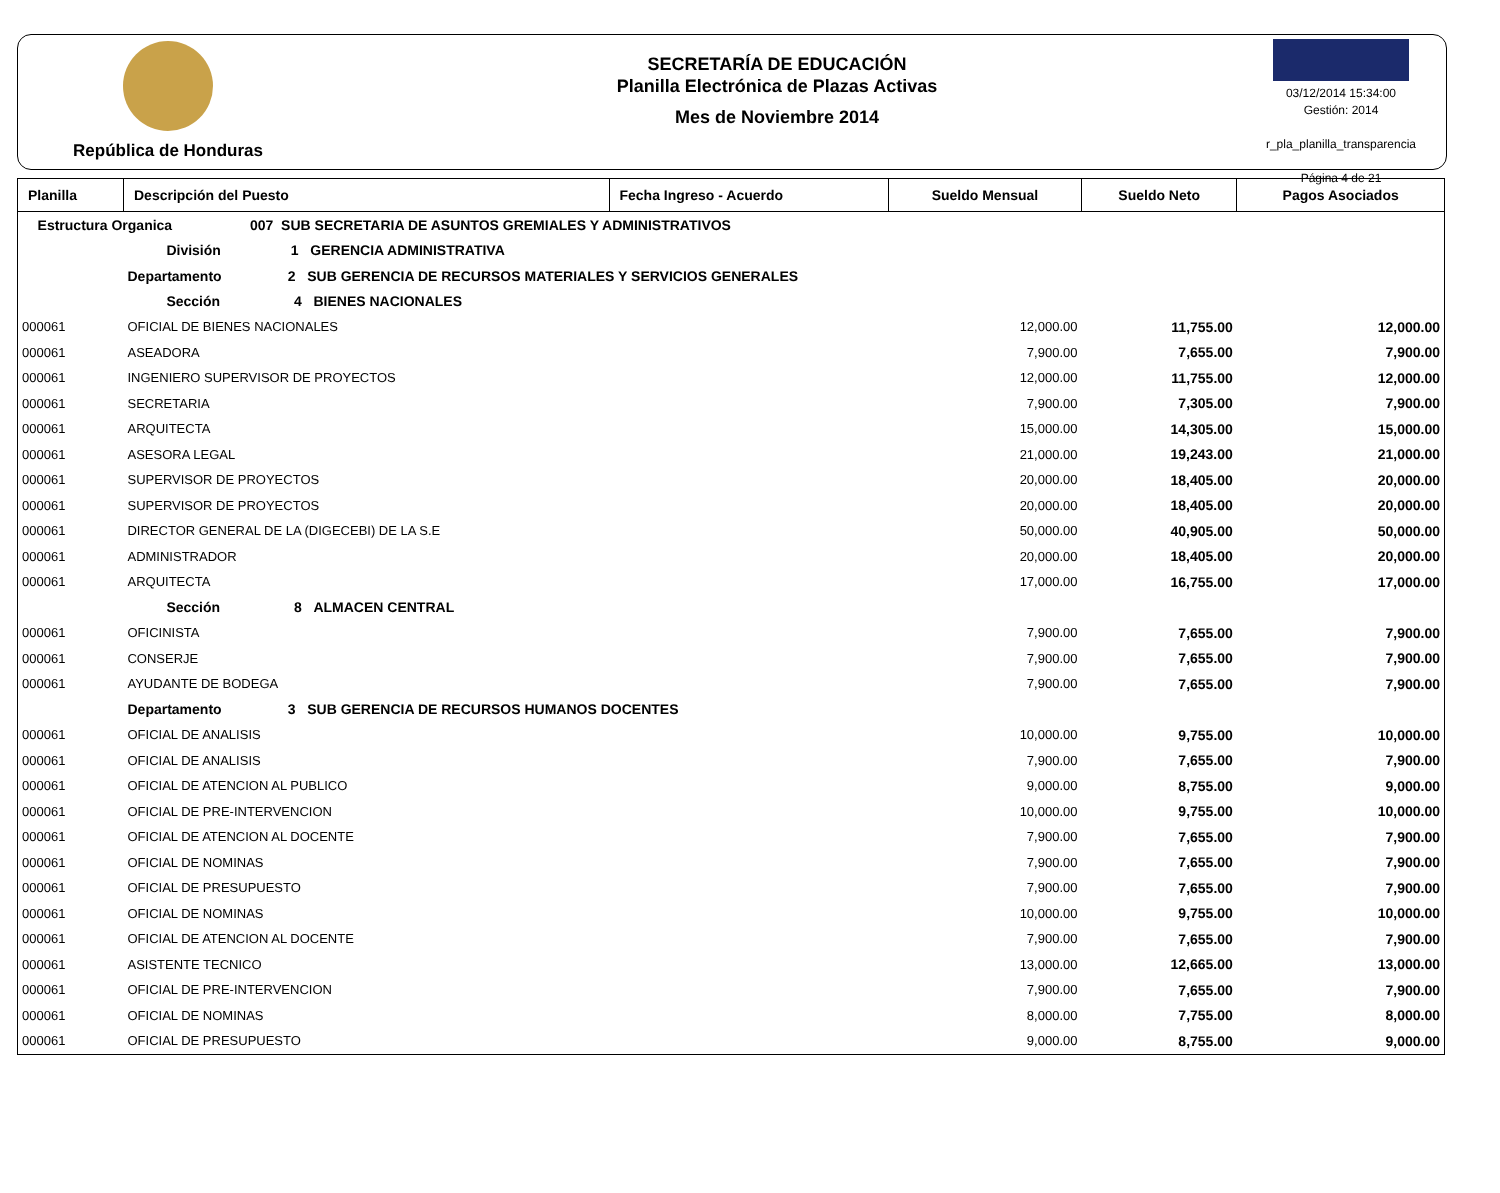República de Honduras
SECRETARÍA DE EDUCACIÓN
Planilla Electrónica de Plazas Activas
Mes de Noviembre 2014
03/12/2014 15:34:00
Gestión: 2014
r_pla_planilla_transparencia
Página 4 de 21
| Planilla | Descripción del Puesto | Fecha Ingreso - Acuerdo | Sueldo Mensual | Sueldo Neto | Pagos Asociados |
| --- | --- | --- | --- | --- | --- |
| Estructura Organica 007 SUB SECRETARIA DE ASUNTOS GREMIALES Y ADMINISTRATIVOS | | | | | |
| | División 1 GERENCIA ADMINISTRATIVA | | | | |
| | Departamento 2 SUB GERENCIA DE RECURSOS MATERIALES Y SERVICIOS GENERALES | | | | |
| | Sección 4 BIENES NACIONALES | | | | |
| 000061 | OFICIAL DE BIENES NACIONALES | | 12,000.00 | 11,755.00 | 12,000.00 |
| 000061 | ASEADORA | | 7,900.00 | 7,655.00 | 7,900.00 |
| 000061 | INGENIERO SUPERVISOR DE PROYECTOS | | 12,000.00 | 11,755.00 | 12,000.00 |
| 000061 | SECRETARIA | | 7,900.00 | 7,305.00 | 7,900.00 |
| 000061 | ARQUITECTA | | 15,000.00 | 14,305.00 | 15,000.00 |
| 000061 | ASESORA LEGAL | | 21,000.00 | 19,243.00 | 21,000.00 |
| 000061 | SUPERVISOR DE PROYECTOS | | 20,000.00 | 18,405.00 | 20,000.00 |
| 000061 | SUPERVISOR DE PROYECTOS | | 20,000.00 | 18,405.00 | 20,000.00 |
| 000061 | DIRECTOR GENERAL DE LA (DIGECEBI) DE LA S.E | | 50,000.00 | 40,905.00 | 50,000.00 |
| 000061 | ADMINISTRADOR | | 20,000.00 | 18,405.00 | 20,000.00 |
| 000061 | ARQUITECTA | | 17,000.00 | 16,755.00 | 17,000.00 |
| | Sección 8 ALMACEN CENTRAL | | | | |
| 000061 | OFICINISTA | | 7,900.00 | 7,655.00 | 7,900.00 |
| 000061 | CONSERJE | | 7,900.00 | 7,655.00 | 7,900.00 |
| 000061 | AYUDANTE DE BODEGA | | 7,900.00 | 7,655.00 | 7,900.00 |
| | Departamento 3 SUB GERENCIA DE RECURSOS HUMANOS DOCENTES | | | | |
| 000061 | OFICIAL DE ANALISIS | | 10,000.00 | 9,755.00 | 10,000.00 |
| 000061 | OFICIAL DE ANALISIS | | 7,900.00 | 7,655.00 | 7,900.00 |
| 000061 | OFICIAL DE ATENCION AL PUBLICO | | 9,000.00 | 8,755.00 | 9,000.00 |
| 000061 | OFICIAL DE PRE-INTERVENCION | | 10,000.00 | 9,755.00 | 10,000.00 |
| 000061 | OFICIAL DE ATENCION AL DOCENTE | | 7,900.00 | 7,655.00 | 7,900.00 |
| 000061 | OFICIAL DE NOMINAS | | 7,900.00 | 7,655.00 | 7,900.00 |
| 000061 | OFICIAL DE PRESUPUESTO | | 7,900.00 | 7,655.00 | 7,900.00 |
| 000061 | OFICIAL DE NOMINAS | | 10,000.00 | 9,755.00 | 10,000.00 |
| 000061 | OFICIAL DE ATENCION AL DOCENTE | | 7,900.00 | 7,655.00 | 7,900.00 |
| 000061 | ASISTENTE TECNICO | | 13,000.00 | 12,665.00 | 13,000.00 |
| 000061 | OFICIAL DE PRE-INTERVENCION | | 7,900.00 | 7,655.00 | 7,900.00 |
| 000061 | OFICIAL DE NOMINAS | | 8,000.00 | 7,755.00 | 8,000.00 |
| 000061 | OFICIAL DE PRESUPUESTO | | 9,000.00 | 8,755.00 | 9,000.00 |